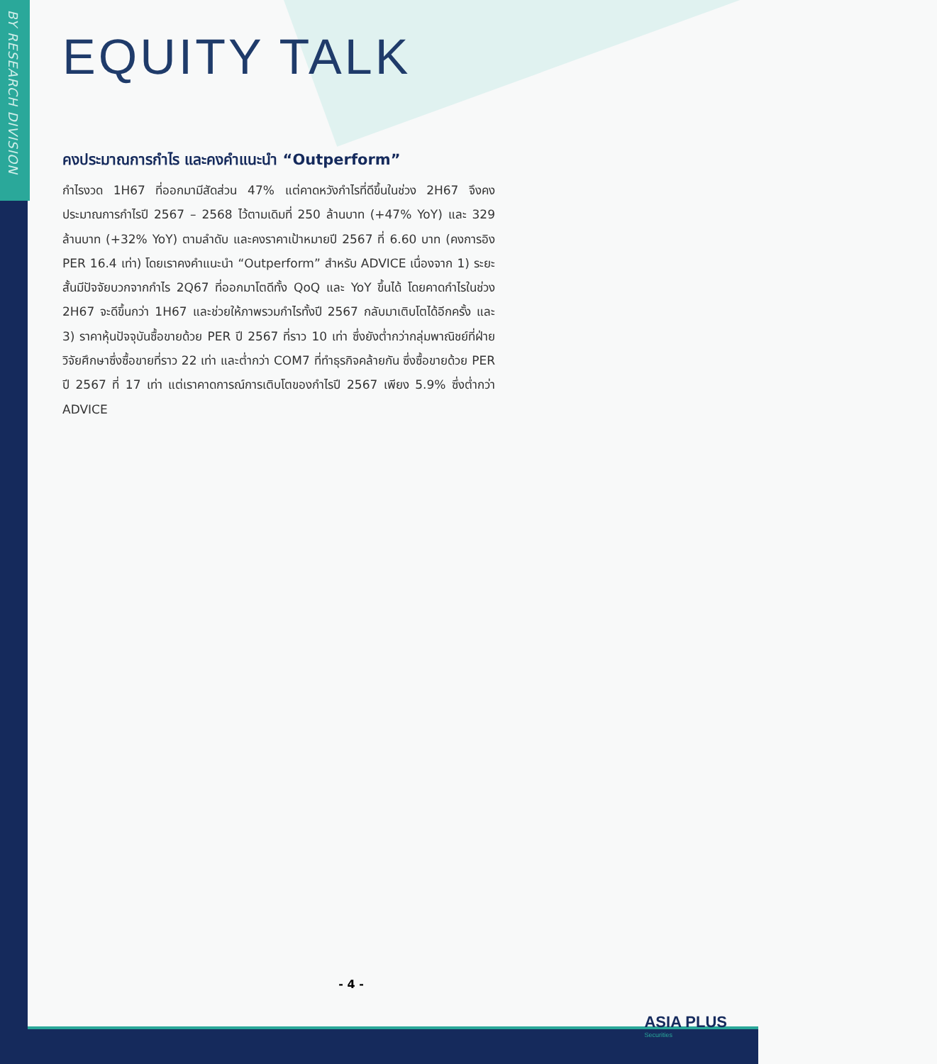BY RESEARCH DIVISION
EQUITY TALK
คงประมาณการกำไร และคงคำแนะนำ “Outperform”
กำไรงวด 1H67 ที่ออกมามีสัดส่วน 47% แต่คาดหวังกำไรที่ดีขึ้นในช่วง 2H67 จึงคงประมาณการกำไรปี 2567 – 2568 ไว้ตามเดิมที่ 250 ล้านบาท (+47% YoY) และ 329 ล้านบาท (+32% YoY) ตามลำดับ และคงราคาเป้าหมายปี 2567 ที่ 6.60 บาท (คงการอิง PER 16.4 เท่า) โดยเราคงคำแนะนำ “Outperform” สำหรับ ADVICE เนื่องจาก 1) ระยะสั้นมีปัจจัยบวกจากกำไร 2Q67 ที่ออกมาโตดีทั้ง QoQ และ YoY ขึ้นได้ โดยคาดกำไรในช่วง 2H67 จะดีขึ้นกว่า 1H67 และช่วยให้ภาพรวมกำไรทั้งปี 2567 กลับมาเติบโตได้อีกครั้ง และ 3) ราคาหุ้นปัจจุบันซื้อขายด้วย PER ปี 2567 ที่ราว 10 เท่า ซึ่งยังต่ำกว่ากลุ่มพาณิชย์ที่ฝ่ายวิจัยศึกษาซึ่งซื้อขายที่ราว 22 เท่า และต่ำกว่า COM7 ที่ทำธุรกิจคล้ายกัน ซึ่งซื้อขายด้วย PER ปี 2567 ที่ 17 เท่า แต่เราคาดการณ์การเติบโตของกำไรปี 2567 เพียง 5.9% ซึ่งต่ำกว่า ADVICE
- 4 -
ASIA PLUS
Securities